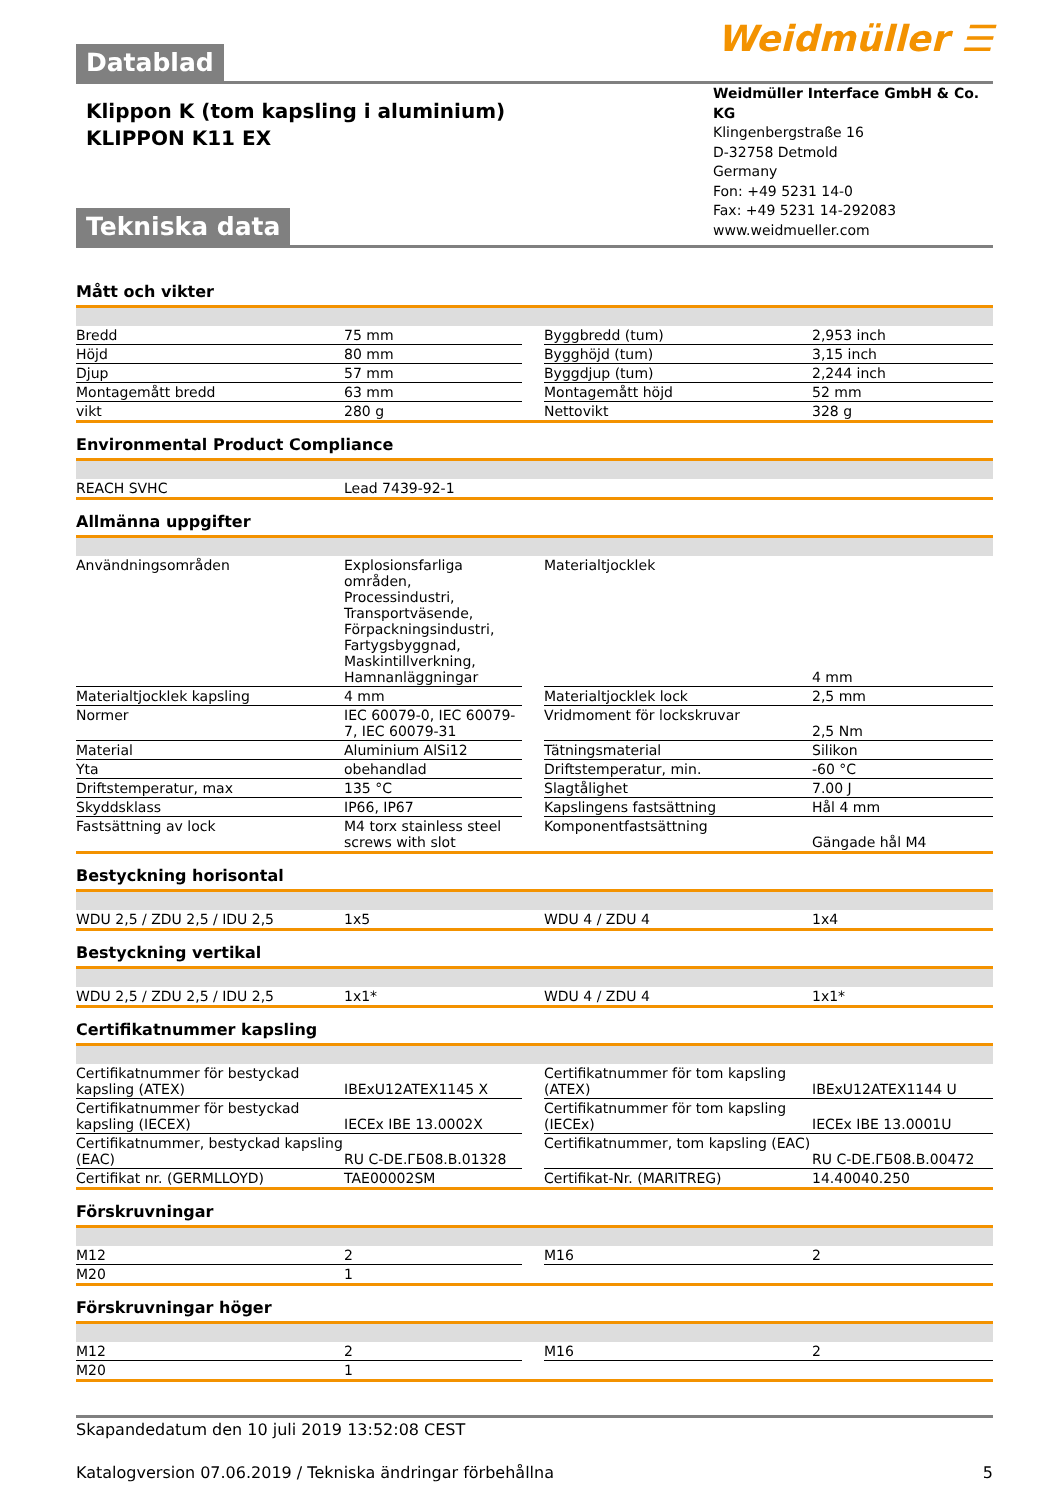Weidmüller ☰
Datablad
Weidmüller Interface GmbH & Co. KG
Klingenbergstraße 16
D-32758 Detmold
Germany
Fon: +49 5231 14-0
Fax: +49 5231 14-292083
www.weidmueller.com
Klippon K (tom kapsling i aluminium)
KLIPPON K11 EX
Tekniska data
Mått och vikter
| Bredd | 75 mm | | Byggbredd (tum) | 2,953 inch |
| Höjd | 80 mm | | Bygghöjd (tum) | 3,15 inch |
| Djup | 57 mm | | Byggdjup (tum) | 2,244 inch |
| Montagemått bredd | 63 mm | | Montagemått höjd | 52 mm |
| vikt | 280 g | | Nettovikt | 328 g |
Environmental Product Compliance
| REACH SVHC | Lead 7439-92-1 | | | |
Allmänna uppgifter
| Användningsområden | Explosionsfarliga områden, Processindustri, Transportväsende, Förpackningsindustri, Fartygsbyggnad, Maskintillverkning, Hamnanläggningar | | Materialtjocklek | 4 mm |
| Materialtjocklek kapsling | 4 mm | | Materialtjocklek lock | 2,5 mm |
| Normer | IEC 60079-0, IEC 60079-7, IEC 60079-31 | | Vridmoment för lockskruvar | 2,5 Nm |
| Material | Aluminium AlSi12 | | Tätningsmaterial | Silikon |
| Yta | obehandlad | | Driftstemperatur, min. | -60 °C |
| Driftstemperatur, max | 135 °C | | Slagtålighet | 7.00 J |
| Skyddsklass | IP66, IP67 | | Kapslingens fastsättning | Hål 4 mm |
| Fastsättning av lock | M4 torx stainless steel screws with slot | | Komponentfastsättning | Gängade hål M4 |
Bestyckning horisontal
| WDU 2,5 / ZDU 2,5 / IDU 2,5 | 1x5 | | WDU 4 / ZDU 4 | 1x4 |
Bestyckning vertikal
| WDU 2,5 / ZDU 2,5 / IDU 2,5 | 1x1* | | WDU 4 / ZDU 4 | 1x1* |
Certifikatnummer kapsling
| Certifikatnummer för bestyckad kapsling (ATEX) | IBExU12ATEX1145 X | | Certifikatnummer för tom kapsling (ATEX) | IBExU12ATEX1144 U |
| Certifikatnummer för bestyckad kapsling (IECEX) | IECEx IBE 13.0002X | | Certifikatnummer för tom kapsling (IECEx) | IECEx IBE 13.0001U |
| Certifikatnummer, bestyckad kapsling (EAC) | RU C-DE.ГБ08.B.01328 | | Certifikatnummer, tom kapsling (EAC) | RU C-DE.ГБ08.B.00472 |
| Certifikat nr. (GERMLLOYD) | TAE00002SM | | Certifikat-Nr. (MARITREG) | 14.40040.250 |
Förskruvningar
| M12 | 2 | | M16 | 2 |
| M20 | 1 | | | |
Förskruvningar höger
| M12 | 2 | | M16 | 2 |
| M20 | 1 | | | |
Skapandedatum den 10 juli 2019 13:52:08 CEST
Katalogversion 07.06.2019 / Tekniska ändringar förbehållna 5